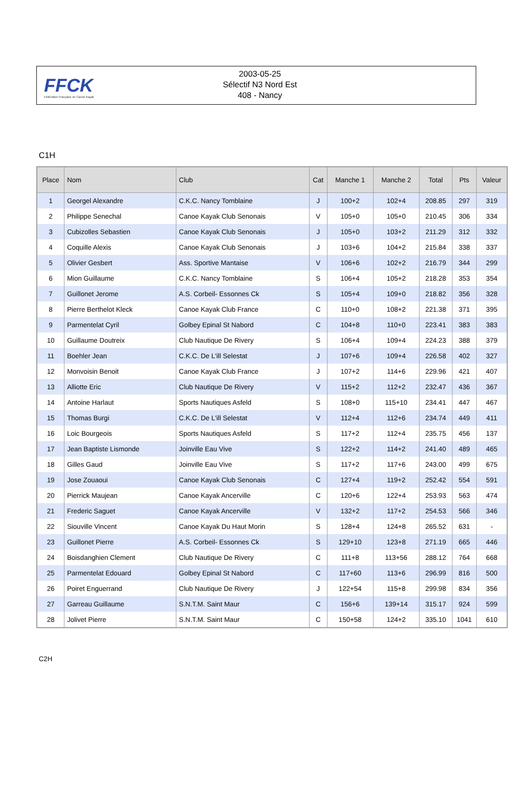FFCK
Fédération Française de Canoë-Kayak
2003-05-25
Sélectif N3 Nord Est
408 - Nancy
C1H
| Place | Nom | Club | Cat | Manche 1 | Manche 2 | Total | Pts | Valeur |
| --- | --- | --- | --- | --- | --- | --- | --- | --- |
| 1 | Georgel Alexandre | C.K.C. Nancy Tomblaine | J | 100+2 | 102+4 | 208.85 | 297 | 319 |
| 2 | Philippe Senechal | Canoe Kayak Club Senonais | V | 105+0 | 105+0 | 210.45 | 306 | 334 |
| 3 | Cubizolles Sebastien | Canoe Kayak Club Senonais | J | 105+0 | 103+2 | 211.29 | 312 | 332 |
| 4 | Coquille Alexis | Canoe Kayak Club Senonais | J | 103+6 | 104+2 | 215.84 | 338 | 337 |
| 5 | Olivier Gesbert | Ass. Sportive Mantaise | V | 106+6 | 102+2 | 216.79 | 344 | 299 |
| 6 | Mion Guillaume | C.K.C. Nancy Tomblaine | S | 106+4 | 105+2 | 218.28 | 353 | 354 |
| 7 | Guillonet Jerome | A.S. Corbeil- Essonnes Ck | S | 105+4 | 109+0 | 218.82 | 356 | 328 |
| 8 | Pierre Berthelot Kleck | Canoe Kayak Club France | C | 110+0 | 108+2 | 221.38 | 371 | 395 |
| 9 | Parmentelat Cyril | Golbey Epinal St Nabord | C | 104+8 | 110+0 | 223.41 | 383 | 383 |
| 10 | Guillaume Doutreix | Club Nautique De Rivery | S | 106+4 | 109+4 | 224.23 | 388 | 379 |
| 11 | Boehler Jean | C.K.C. De L'ill Selestat | J | 107+6 | 109+4 | 226.58 | 402 | 327 |
| 12 | Monvoisin Benoit | Canoe Kayak Club France | J | 107+2 | 114+6 | 229.96 | 421 | 407 |
| 13 | Alliotte Eric | Club Nautique De Rivery | V | 115+2 | 112+2 | 232.47 | 436 | 367 |
| 14 | Antoine Harlaut | Sports Nautiques Asfeld | S | 108+0 | 115+10 | 234.41 | 447 | 467 |
| 15 | Thomas Burgi | C.K.C. De L'ill Selestat | V | 112+4 | 112+6 | 234.74 | 449 | 411 |
| 16 | Loic Bourgeois | Sports Nautiques Asfeld | S | 117+2 | 112+4 | 235.75 | 456 | 137 |
| 17 | Jean Baptiste Lismonde | Joinville Eau Vive | S | 122+2 | 114+2 | 241.40 | 489 | 465 |
| 18 | Gilles Gaud | Joinville Eau Vive | S | 117+2 | 117+6 | 243.00 | 499 | 675 |
| 19 | Jose Zouaoui | Canoe Kayak Club Senonais | C | 127+4 | 119+2 | 252.42 | 554 | 591 |
| 20 | Pierrick Maujean | Canoe Kayak Ancerville | C | 120+6 | 122+4 | 253.93 | 563 | 474 |
| 21 | Frederic Saguet | Canoe Kayak Ancerville | V | 132+2 | 117+2 | 254.53 | 566 | 346 |
| 22 | Siouville Vincent | Canoe Kayak Du Haut Morin | S | 128+4 | 124+8 | 265.52 | 631 | - |
| 23 | Guillonet Pierre | A.S. Corbeil- Essonnes Ck | S | 129+10 | 123+8 | 271.19 | 665 | 446 |
| 24 | Boisdanghien Clement | Club Nautique De Rivery | C | 111+8 | 113+56 | 288.12 | 764 | 668 |
| 25 | Parmentelat Edouard | Golbey Epinal St Nabord | C | 117+60 | 113+6 | 296.99 | 816 | 500 |
| 26 | Poiret Enguerrand | Club Nautique De Rivery | J | 122+54 | 115+8 | 299.98 | 834 | 356 |
| 27 | Garreau Guillaume | S.N.T.M. Saint Maur | C | 156+6 | 139+14 | 315.17 | 924 | 599 |
| 28 | Jolivet Pierre | S.N.T.M. Saint Maur | C | 150+58 | 124+2 | 335.10 | 1041 | 610 |
C2H